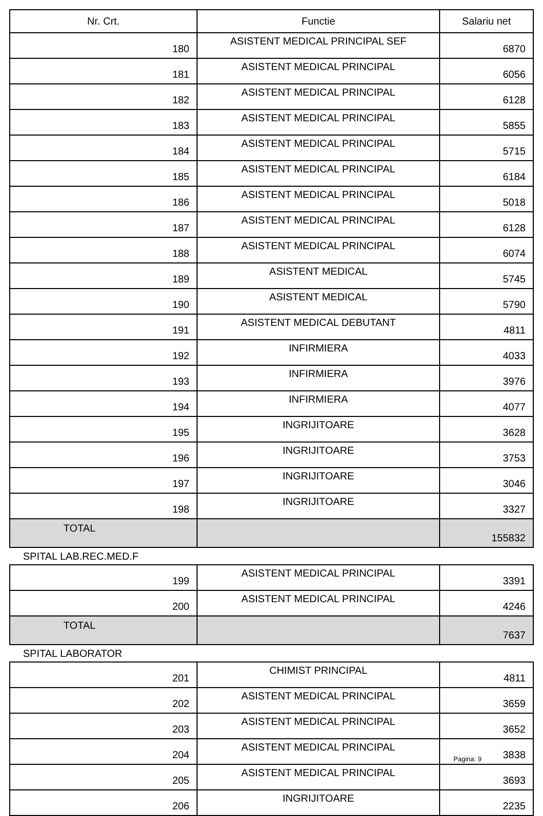| Nr. Crt. | Functie | Salariu net |
| --- | --- | --- |
| 180 | ASISTENT MEDICAL PRINCIPAL SEF | 6870 |
| 181 | ASISTENT MEDICAL PRINCIPAL | 6056 |
| 182 | ASISTENT MEDICAL PRINCIPAL | 6128 |
| 183 | ASISTENT MEDICAL PRINCIPAL | 5855 |
| 184 | ASISTENT MEDICAL PRINCIPAL | 5715 |
| 185 | ASISTENT MEDICAL PRINCIPAL | 6184 |
| 186 | ASISTENT MEDICAL PRINCIPAL | 5018 |
| 187 | ASISTENT MEDICAL PRINCIPAL | 6128 |
| 188 | ASISTENT MEDICAL PRINCIPAL | 6074 |
| 189 | ASISTENT MEDICAL | 5745 |
| 190 | ASISTENT MEDICAL | 5790 |
| 191 | ASISTENT MEDICAL DEBUTANT | 4811 |
| 192 | INFIRMIERA | 4033 |
| 193 | INFIRMIERA | 3976 |
| 194 | INFIRMIERA | 4077 |
| 195 | INGRIJITOARE | 3628 |
| 196 | INGRIJITOARE | 3753 |
| 197 | INGRIJITOARE | 3046 |
| 198 | INGRIJITOARE | 3327 |
| TOTAL | | 155832 |
| SPITAL LAB.REC.MED.F | | |
| 199 | ASISTENT MEDICAL PRINCIPAL | 3391 |
| 200 | ASISTENT MEDICAL PRINCIPAL | 4246 |
| TOTAL | | 7637 |
| SPITAL LABORATOR | | |
| 201 | CHIMIST PRINCIPAL | 4811 |
| 202 | ASISTENT MEDICAL PRINCIPAL | 3659 |
| 203 | ASISTENT MEDICAL PRINCIPAL | 3652 |
| 204 | ASISTENT MEDICAL PRINCIPAL | 3838 |
| 205 | ASISTENT MEDICAL PRINCIPAL | 3693 |
| 206 | INGRIJITOARE | 2235 |
Pagina: 9